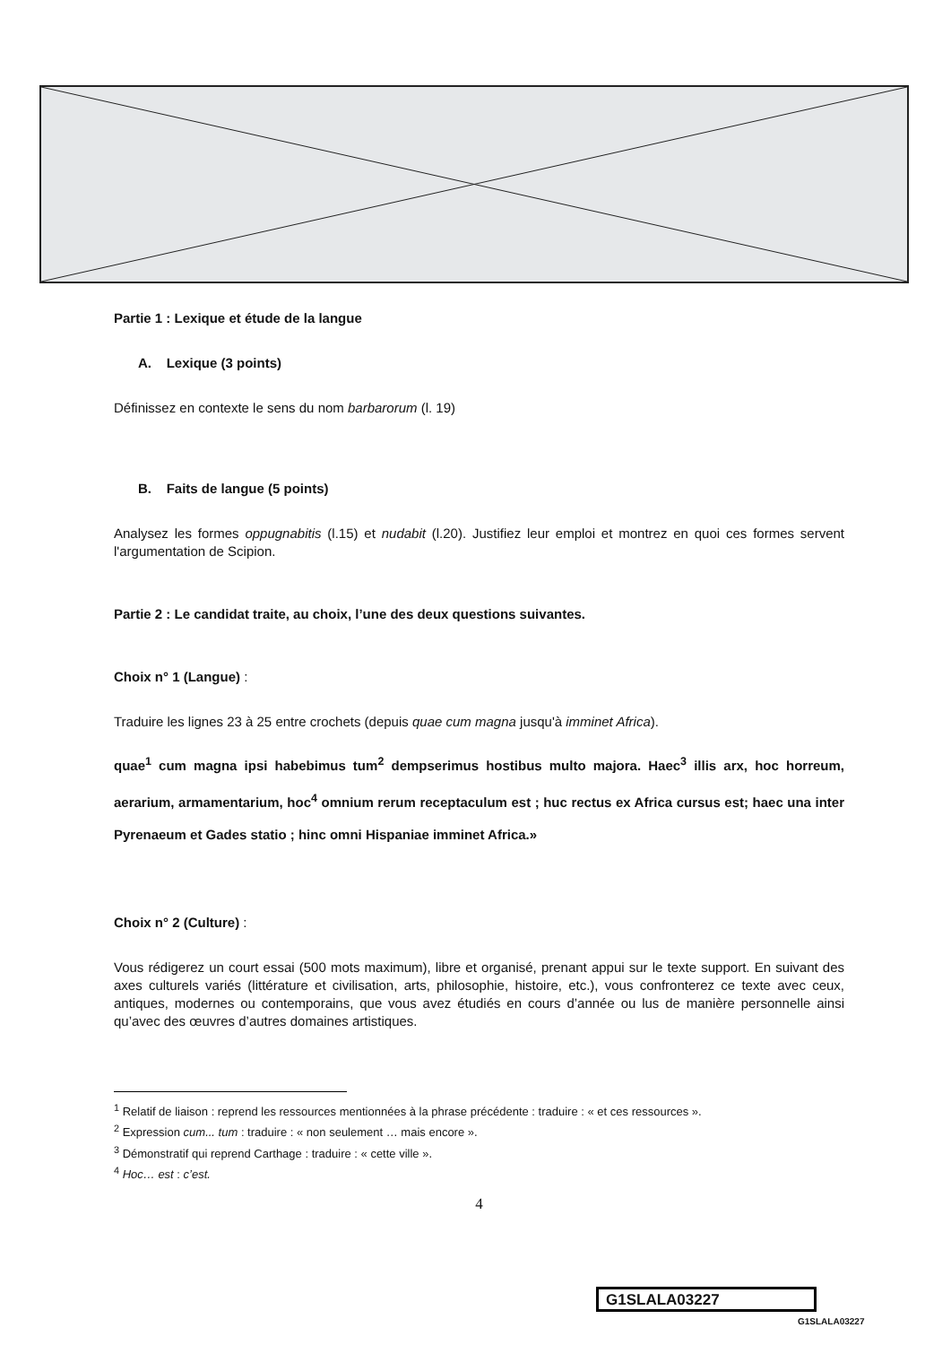Partie 1 : Lexique et étude de la langue
A. Lexique (3 points)
Définissez en contexte le sens du nom barbarorum (l. 19)
B. Faits de langue (5 points)
Analysez les formes oppugnabitis (l.15) et nudabit (l.20). Justifiez leur emploi et montrez en quoi ces formes servent l'argumentation de Scipion.
Partie 2 : Le candidat traite, au choix, l’une des deux questions suivantes.
Choix n° 1 (Langue) :
Traduire les lignes 23 à 25 entre crochets (depuis quae cum magna jusqu'à imminet Africa).
quae<sup>1</sup> cum magna ipsi habebimus tum<sup>2</sup> dempserimus hostibus multo majora. Haec<sup>3</sup> illis arx, hoc horreum, aerarium, armamentarium, hoc<sup>4</sup> omnium rerum receptaculum est ; huc rectus ex Africa cursus est; haec una inter Pyrenaeum et Gades statio ; hinc omni Hispaniae imminet Africa.»
Choix n° 2 (Culture) :
Vous rédigerez un court essai (500 mots maximum), libre et organisé, prenant appui sur le texte support. En suivant des axes culturels variés (littérature et civilisation, arts, philosophie, histoire, etc.), vous confronterez ce texte avec ceux, antiques, modernes ou contemporains, que vous avez étudiés en cours d’année ou lus de manière personnelle ainsi qu’avec des œuvres d’autres domaines artistiques.
<sup>1</sup> Relatif de liaison : reprend les ressources mentionnées à la phrase précédente : traduire : « et ces ressources ».
<sup>2</sup> Expression cum... tum : traduire : « non seulement … mais encore ».
<sup>3</sup> Démonstratif qui reprend Carthage : traduire : « cette ville ».
<sup>4</sup> Hoc… est : c’est.
4
G1SLALA03227
G1SLALA03227